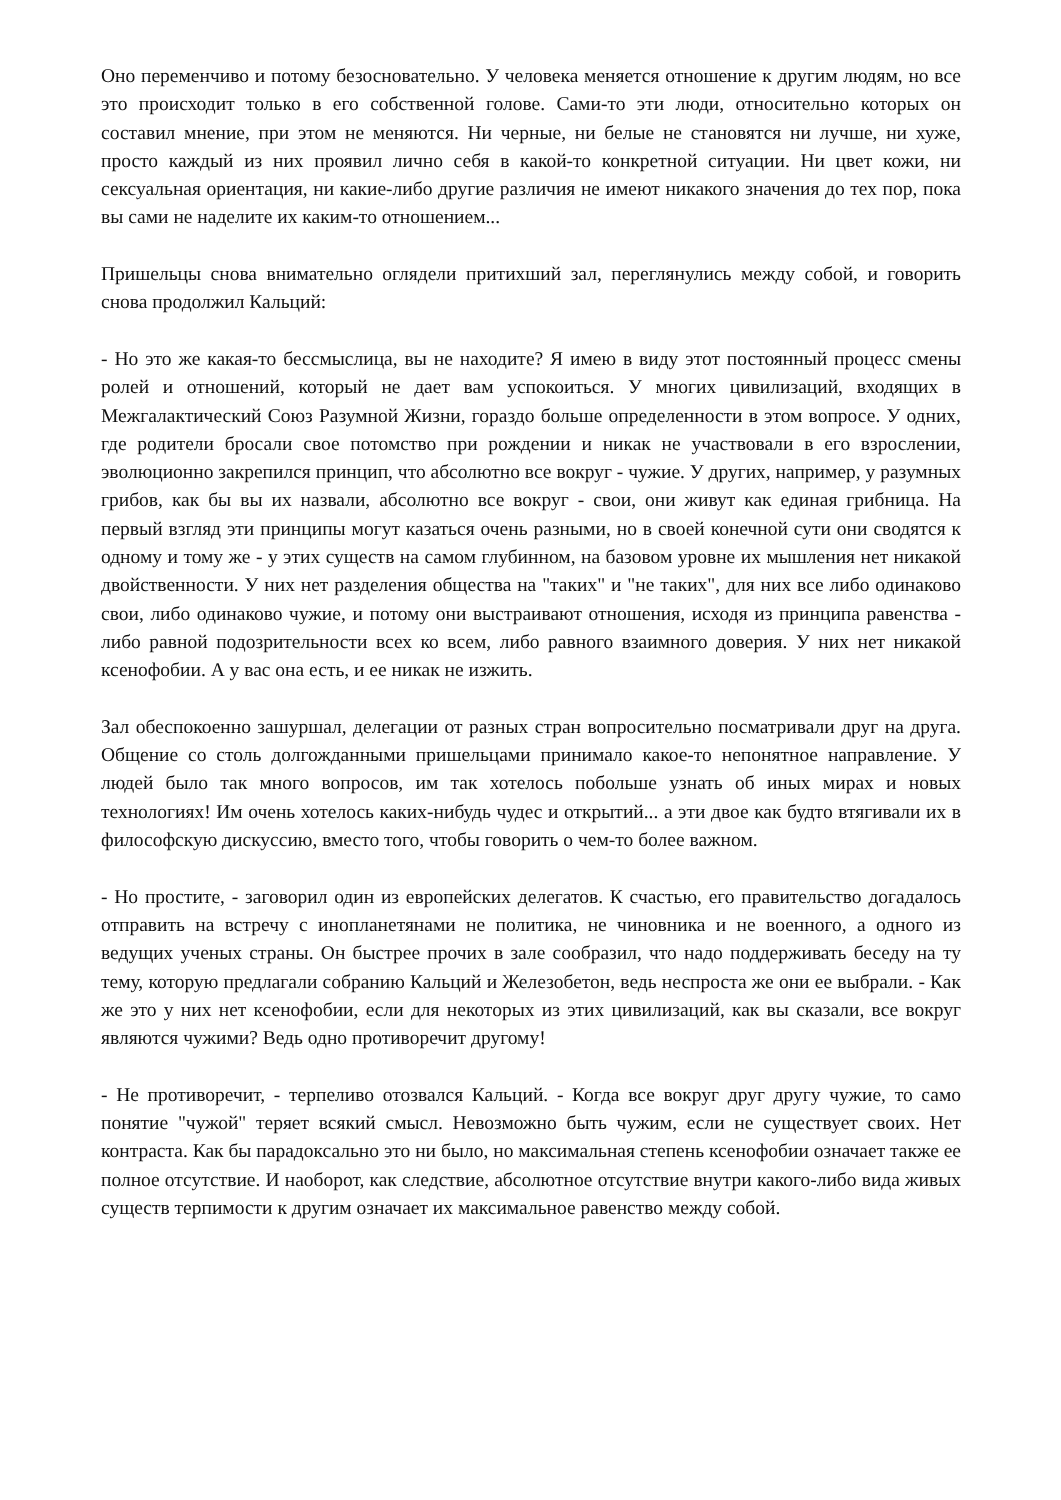Оно переменчиво и потому безосновательно. У человека меняется отношение к другим людям, но все это происходит только в его собственной голове. Сами-то эти люди, относительно которых он составил мнение, при этом не меняются. Ни черные, ни белые не становятся ни лучше, ни хуже, просто каждый из них проявил лично себя в какой-то конкретной ситуации. Ни цвет кожи, ни сексуальная ориентация, ни какие-либо другие различия не имеют никакого значения до тех пор, пока вы сами не наделите их каким-то отношением...
Пришельцы снова внимательно оглядели притихший зал, переглянулись между собой, и говорить снова продолжил Кальций:
- Но это же какая-то бессмыслица, вы не находите? Я имею в виду этот постоянный процесс смены ролей и отношений, который не дает вам успокоиться. У многих цивилизаций, входящих в Межгалактический Союз Разумной Жизни, гораздо больше определенности в этом вопросе. У одних, где родители бросали свое потомство при рождении и никак не участвовали в его взрослении, эволюционно закрепился принцип, что абсолютно все вокруг - чужие. У других, например, у разумных грибов, как бы вы их назвали, абсолютно все вокруг - свои, они живут как единая грибница. На первый взгляд эти принципы могут казаться очень разными, но в своей конечной сути они сводятся к одному и тому же - у этих существ на самом глубинном, на базовом уровне их мышления нет никакой двойственности. У них нет разделения общества на "таких" и "не таких", для них все либо одинаково свои, либо одинаково чужие, и потому они выстраивают отношения, исходя из принципа равенства - либо равной подозрительности всех ко всем, либо равного взаимного доверия. У них нет никакой ксенофобии. А у вас она есть, и ее никак не изжить.
Зал обеспокоенно зашуршал, делегации от разных стран вопросительно посматривали друг на друга. Общение со столь долгожданными пришельцами принимало какое-то непонятное направление. У людей было так много вопросов, им так хотелось побольше узнать об иных мирах и новых технологиях! Им очень хотелось каких-нибудь чудес и открытий... а эти двое как будто втягивали их в философскую дискуссию, вместо того, чтобы говорить о чем-то более важном.
- Но простите, - заговорил один из европейских делегатов. К счастью, его правительство догадалось отправить на встречу с инопланетянами не политика, не чиновника и не военного, а одного из ведущих ученых страны. Он быстрее прочих в зале сообразил, что надо поддерживать беседу на ту тему, которую предлагали собранию Кальций и Железобетон, ведь неспроста же они ее выбрали. - Как же это у них нет ксенофобии, если для некоторых из этих цивилизаций, как вы сказали, все вокруг являются чужими? Ведь одно противоречит другому!
- Не противоречит, - терпеливо отозвался Кальций. - Когда все вокруг друг другу чужие, то само понятие "чужой" теряет всякий смысл. Невозможно быть чужим, если не существует своих. Нет контраста. Как бы парадоксально это ни было, но максимальная степень ксенофобии означает также ее полное отсутствие. И наоборот, как следствие, абсолютное отсутствие внутри какого-либо вида живых существ терпимости к другим означает их максимальное равенство между собой.